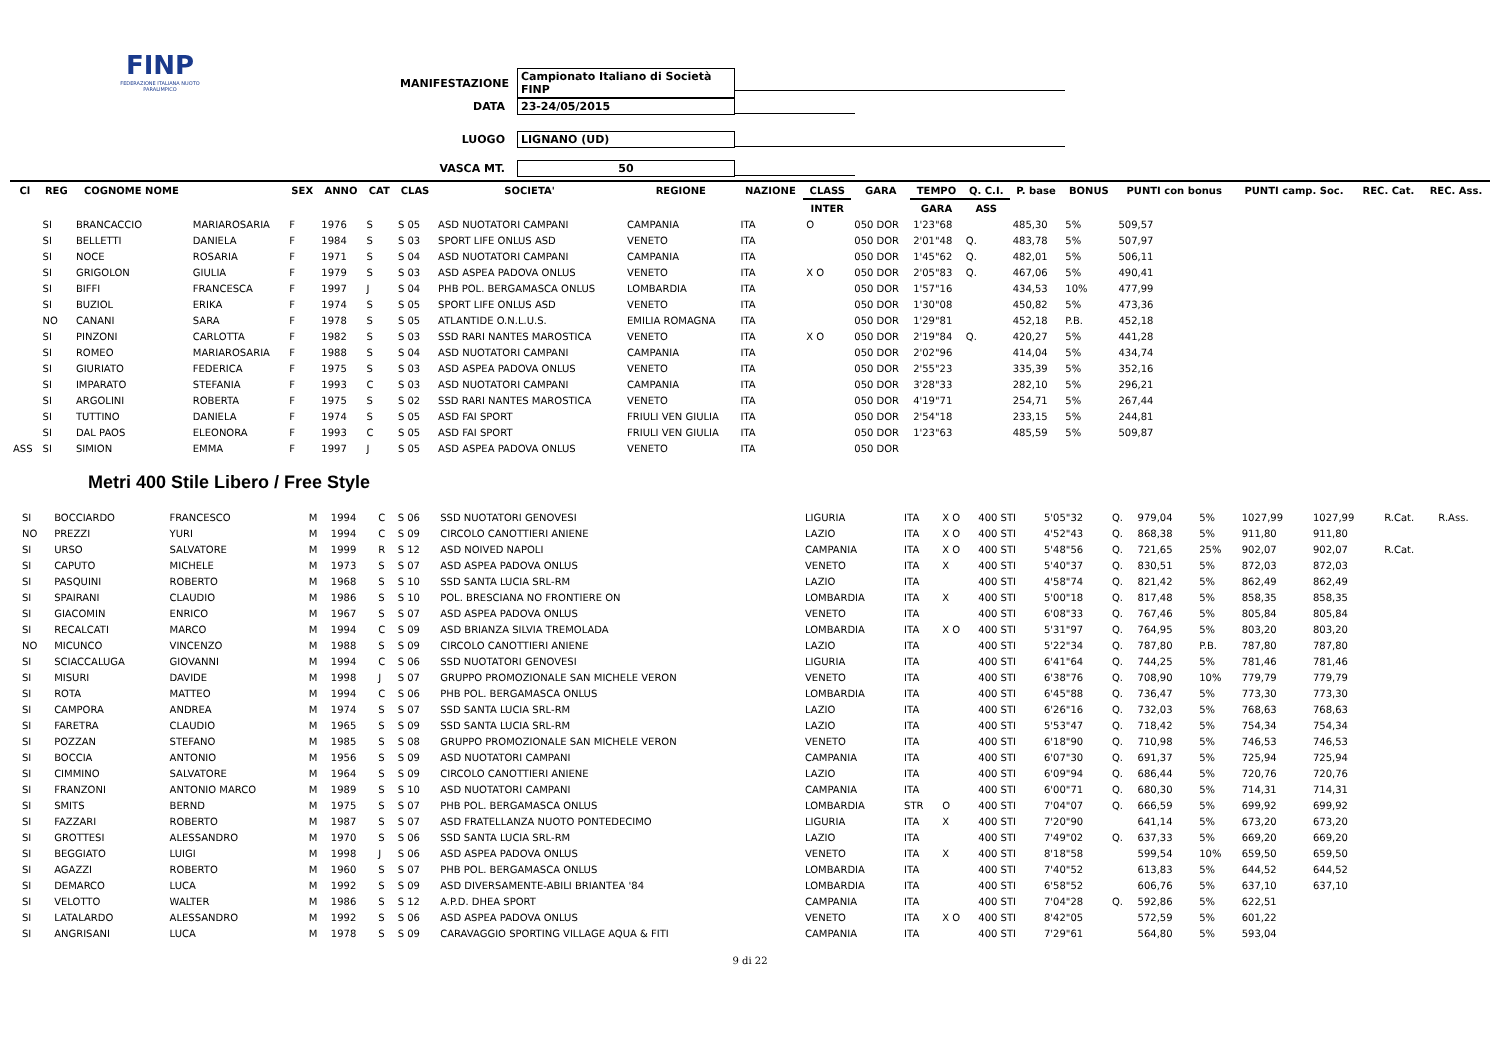FINP
FEDERAZIONE ITALIANA NUOTO PARALIMPICO
MANIFESTAZIONE Campionato Italiano di Società FINP
DATA 23-24/05/2015
LUOGO LIGNANO (UD)
VASCA MT. 50
| Cl | REG | COGNOME NOME | | SEX | ANNO | CAT | CLAS | SOCIETA' | REGIONE | NAZIONE | CLASS | GARA | TEMPO | Q. C.I. | P. base | BONUS | PUNTI con bonus | PUNTI camp. Soc. | REC. Cat. | REC. Ass. |
| --- | --- | --- | --- | --- | --- | --- | --- | --- | --- | --- | --- | --- | --- | --- | --- | --- | --- | --- | --- | --- |
| | | | | | | | | | | | INTER | | GARA | ASS | | | | | | |
| | SI | BRANCACCIO | MARIAROSARIA | F | 1976 | S | S 05 | ASD NUOTATORI CAMPANI | CAMPANIA | ITA | O | 050 DOR | 1'23"68 | | 485,30 | 5% | 509,57 | | | |
| | SI | BELLETTI | DANIELA | F | 1984 | S | S 03 | SPORT LIFE ONLUS ASD | VENETO | ITA | | 050 DOR | 2'01"48 | Q. | 483,78 | 5% | 507,97 | | | |
| | SI | NOCE | ROSARIA | F | 1971 | S | S 04 | ASD NUOTATORI CAMPANI | CAMPANIA | ITA | | 050 DOR | 1'45"62 | Q. | 482,01 | 5% | 506,11 | | | |
| | SI | GRIGOLON | GIULIA | F | 1979 | S | S 03 | ASD ASPEA PADOVA ONLUS | VENETO | ITA | X O | 050 DOR | 2'05"83 | Q. | 467,06 | 5% | 490,41 | | | |
| | SI | BIFFI | FRANCESCA | F | 1997 | J | S 04 | PHB POL. BERGAMASCA ONLUS | LOMBARDIA | ITA | | 050 DOR | 1'57"16 | | 434,53 | 10% | 477,99 | | | |
| | SI | BUZIOL | ERIKA | F | 1974 | S | S 05 | SPORT LIFE ONLUS ASD | VENETO | ITA | | 050 DOR | 1'30"08 | | 450,82 | 5% | 473,36 | | | |
| | NO | CANANI | SARA | F | 1978 | S | S 05 | ATLANTIDE O.N.L.U.S. | EMILIA ROMAGNA | ITA | | 050 DOR | 1'29"81 | | 452,18 | P.B. | 452,18 | | | |
| | SI | PINZONI | CARLOTTA | F | 1982 | S | S 03 | SSD RARI NANTES MAROSTICA | VENETO | ITA | X O | 050 DOR | 2'19"84 | Q. | 420,27 | 5% | 441,28 | | | |
| | SI | ROMEO | MARIAROSARIA | F | 1988 | S | S 04 | ASD NUOTATORI CAMPANI | CAMPANIA | ITA | | 050 DOR | 2'02"96 | | 414,04 | 5% | 434,74 | | | |
| | SI | GIURIATO | FEDERICA | F | 1975 | S | S 03 | ASD ASPEA PADOVA ONLUS | VENETO | ITA | | 050 DOR | 2'55"23 | | 335,39 | 5% | 352,16 | | | |
| | SI | IMPARATO | STEFANIA | F | 1993 | C | S 03 | ASD NUOTATORI CAMPANI | CAMPANIA | ITA | | 050 DOR | 3'28"33 | | 282,10 | 5% | 296,21 | | | |
| | SI | ARGOLINI | ROBERTA | F | 1975 | S | S 02 | SSD RARI NANTES MAROSTICA | VENETO | ITA | | 050 DOR | 4'19"71 | | 254,71 | 5% | 267,44 | | | |
| | SI | TUTTINO | DANIELA | F | 1974 | S | S 05 | ASD FAI SPORT | FRIULI VEN GIULIA | ITA | | 050 DOR | 2'54"18 | | 233,15 | 5% | 244,81 | | | |
| | SI | DAL PAOS | ELEONORA | F | 1993 | C | S 05 | ASD FAI SPORT | FRIULI VEN GIULIA | ITA | | 050 DOR | 1'23"63 | | 485,59 | 5% | 509,87 | | | |
| ASS | SI | SIMION | EMMA | F | 1997 | J | S 05 | ASD ASPEA PADOVA ONLUS | VENETO | ITA | | 050 DOR | | | | | | | | |
Metri 400 Stile Libero / Free Style
| | SI | BOCCIARDO | FRANCESCO | M | 1994 | C | S 06 | SSD NUOTATORI GENOVESI | LIGURIA | ITA | X O | 400 STI | 5'05"32 | Q. | 979,04 | 5% | 1027,99 | 1027,99 | R.Cat. | R.Ass. |
| | NO | PREZZI | YURI | M | 1994 | C | S 09 | CIRCOLO CANOTTIERI ANIENE | LAZIO | ITA | X O | 400 STI | 4'52"43 | Q. | 868,38 | 5% | 911,80 | 911,80 | | |
| | SI | URSO | SALVATORE | M | 1999 | R | S 12 | ASD NOIVED NAPOLI | CAMPANIA | ITA | X O | 400 STI | 5'48"56 | Q. | 721,65 | 25% | 902,07 | 902,07 | R.Cat. | |
| | SI | CAPUTO | MICHELE | M | 1973 | S | S 07 | ASD ASPEA PADOVA ONLUS | VENETO | ITA | X | 400 STI | 5'40"37 | Q. | 830,51 | 5% | 872,03 | 872,03 | | |
| | SI | PASQUINI | ROBERTO | M | 1968 | S | S 10 | SSD SANTA LUCIA SRL-RM | LAZIO | ITA | | 400 STI | 4'58"74 | Q. | 821,42 | 5% | 862,49 | 862,49 | | |
| | SI | SPAIRANI | CLAUDIO | M | 1986 | S | S 10 | POL. BRESCIANA NO FRONTIERE ON | LOMBARDIA | ITA | X | 400 STI | 5'00"18 | Q. | 817,48 | 5% | 858,35 | 858,35 | | |
| | SI | GIACOMIN | ENRICO | M | 1967 | S | S 07 | ASD ASPEA PADOVA ONLUS | VENETO | ITA | | 400 STI | 6'08"33 | Q. | 767,46 | 5% | 805,84 | 805,84 | | |
| | SI | RECALCATI | MARCO | M | 1994 | C | S 09 | ASD BRIANZA SILVIA TREMOLADA | LOMBARDIA | ITA | X O | 400 STI | 5'31"97 | Q. | 764,95 | 5% | 803,20 | 803,20 | | |
| | NO | MICUNCO | VINCENZO | M | 1988 | S | S 09 | CIRCOLO CANOTTIERI ANIENE | LAZIO | ITA | | 400 STI | 5'22"34 | Q. | 787,80 | P.B. | 787,80 | 787,80 | | |
| | SI | SCIACCALUGA | GIOVANNI | M | 1994 | C | S 06 | SSD NUOTATORI GENOVESI | LIGURIA | ITA | | 400 STI | 6'41"64 | Q. | 744,25 | 5% | 781,46 | 781,46 | | |
| | SI | MISURI | DAVIDE | M | 1998 | J | S 07 | GRUPPO PROMOZIONALE SAN MICHELE VERON | VENETO | ITA | | 400 STI | 6'38"76 | Q. | 708,90 | 10% | 779,79 | 779,79 | | |
| | SI | ROTA | MATTEO | M | 1994 | C | S 06 | PHB POL. BERGAMASCA ONLUS | LOMBARDIA | ITA | | 400 STI | 6'45"88 | Q. | 736,47 | 5% | 773,30 | 773,30 | | |
| | SI | CAMPORA | ANDREA | M | 1974 | S | S 07 | SSD SANTA LUCIA SRL-RM | LAZIO | ITA | | 400 STI | 6'26"16 | Q. | 732,03 | 5% | 768,63 | 768,63 | | |
| | SI | FARETRA | CLAUDIO | M | 1965 | S | S 09 | SSD SANTA LUCIA SRL-RM | LAZIO | ITA | | 400 STI | 5'53"47 | Q. | 718,42 | 5% | 754,34 | 754,34 | | |
| | SI | POZZAN | STEFANO | M | 1985 | S | S 08 | GRUPPO PROMOZIONALE SAN MICHELE VERON | VENETO | ITA | | 400 STI | 6'18"90 | Q. | 710,98 | 5% | 746,53 | 746,53 | | |
| | SI | BOCCIA | ANTONIO | M | 1956 | S | S 09 | ASD NUOTATORI CAMPANI | CAMPANIA | ITA | | 400 STI | 6'07"30 | Q. | 691,37 | 5% | 725,94 | 725,94 | | |
| | SI | CIMMINO | SALVATORE | M | 1964 | S | S 09 | CIRCOLO CANOTTIERI ANIENE | LAZIO | ITA | | 400 STI | 6'09"94 | Q. | 686,44 | 5% | 720,76 | 720,76 | | |
| | SI | FRANZONI | ANTONIO MARCO | M | 1989 | S | S 10 | ASD NUOTATORI CAMPANI | CAMPANIA | ITA | | 400 STI | 6'00"71 | Q. | 680,30 | 5% | 714,31 | 714,31 | | |
| | SI | SMITS | BERND | M | 1975 | S | S 07 | PHB POL. BERGAMASCA ONLUS | LOMBARDIA | STR | O | 400 STI | 7'04"07 | Q. | 666,59 | 5% | 699,92 | 699,92 | | |
| | SI | FAZZARI | ROBERTO | M | 1987 | S | S 07 | ASD FRATELLANZA NUOTO PONTEDECIMO | LIGURIA | ITA | X | 400 STI | 7'20"90 | | 641,14 | 5% | 673,20 | 673,20 | | |
| | SI | GROTTESI | ALESSANDRO | M | 1970 | S | S 06 | SSD SANTA LUCIA SRL-RM | LAZIO | ITA | | 400 STI | 7'49"02 | Q. | 637,33 | 5% | 669,20 | 669,20 | | |
| | SI | BEGGIATO | LUIGI | M | 1998 | J | S 06 | ASD ASPEA PADOVA ONLUS | VENETO | ITA | X | 400 STI | 8'18"58 | | 599,54 | 10% | 659,50 | 659,50 | | |
| | SI | AGAZZI | ROBERTO | M | 1960 | S | S 07 | PHB POL. BERGAMASCA ONLUS | LOMBARDIA | ITA | | 400 STI | 7'40"52 | | 613,83 | 5% | 644,52 | 644,52 | | |
| | SI | DEMARCO | LUCA | M | 1992 | S | S 09 | ASD DIVERSAMENTE-ABILI BRIANTEA '84 | LOMBARDIA | ITA | | 400 STI | 6'58"52 | | 606,76 | 5% | 637,10 | 637,10 | | |
| | SI | VELOTTO | WALTER | M | 1986 | S | S 12 | A.P.D. DHEA SPORT | CAMPANIA | ITA | | 400 STI | 7'04"28 | Q. | 592,86 | 5% | 622,51 | | | |
| | SI | LATALARDO | ALESSANDRO | M | 1992 | S | S 06 | ASD ASPEA PADOVA ONLUS | VENETO | ITA | X O | 400 STI | 8'42"05 | | 572,59 | 5% | 601,22 | | | |
| | SI | ANGRISANI | LUCA | M | 1978 | S | S 09 | CARAVAGGIO SPORTING VILLAGE AQUA & FITI | CAMPANIA | ITA | | 400 STI | 7'29"61 | | 564,80 | 5% | 593,04 | | | |
9 di 22